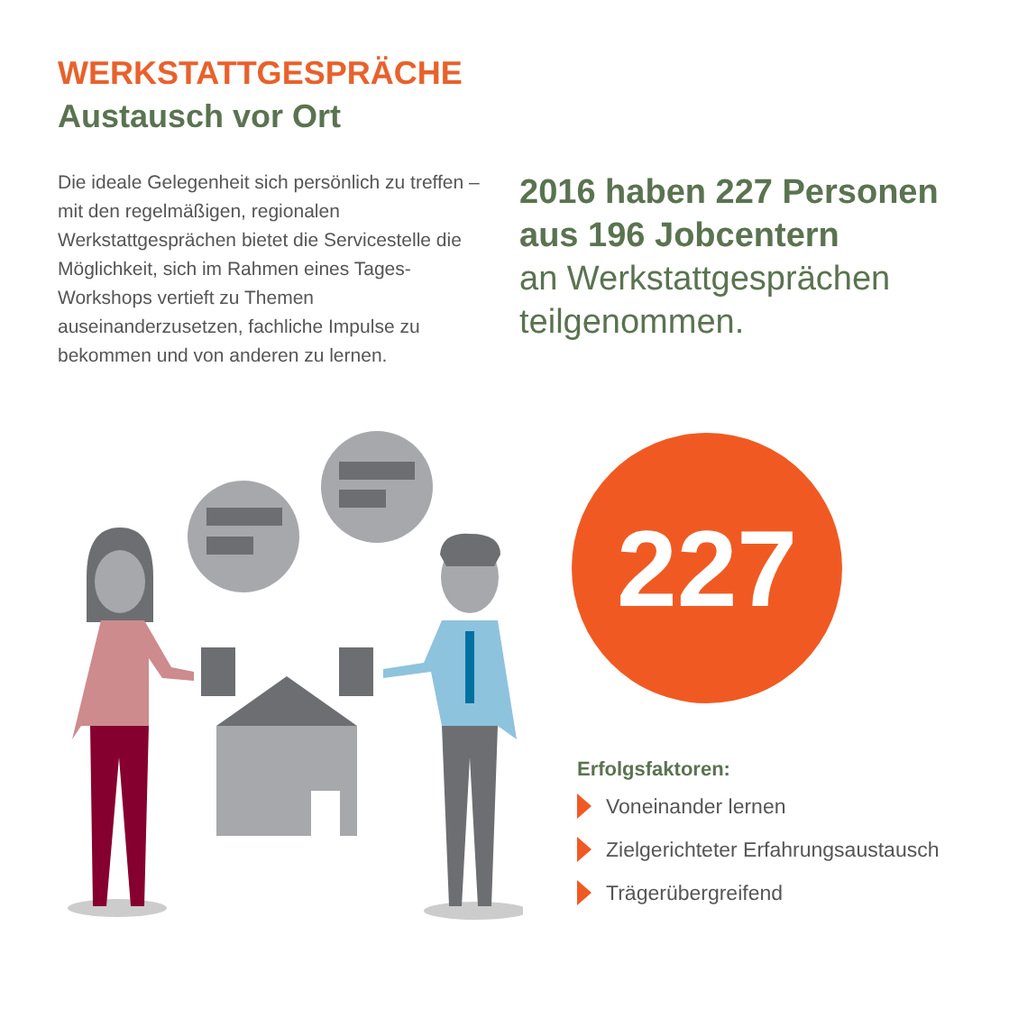WERKSTATTGESPRÄCHE
Austausch vor Ort
Die ideale Gelegenheit sich persönlich zu treffen – mit den regelmäßigen, regionalen Werkstattgesprächen bietet die Servicestelle die Möglichkeit, sich im Rahmen eines Tages-Workshops vertieft zu Themen auseinanderzusetzen, fachliche Impulse zu bekommen und von anderen zu lernen.
2016 haben 227 Personen aus 196 Jobcentern
an Werkstattgesprächen teilgenommen.
227
Erfolgsfaktoren:
Voneinander lernen
Zielgerichteter Erfahrungsaustausch
Trägerübergreifend